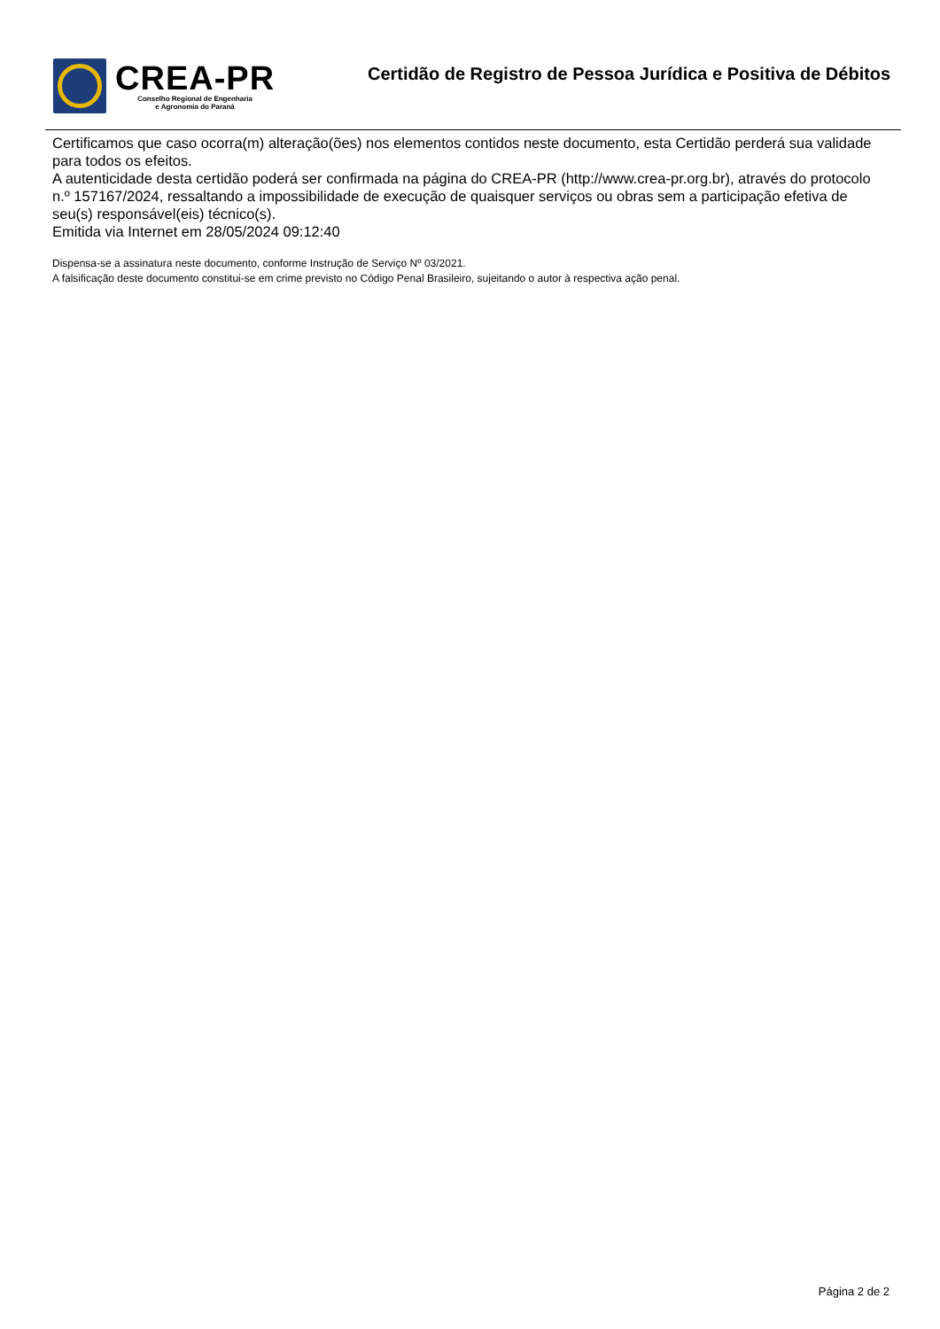CREA-PR
Conselho Regional de Engenharia
e Agronomia do Paraná
Certidão de Registro de Pessoa Jurídica e Positiva de Débitos
Certificamos que caso ocorra(m) alteração(ões) nos elementos contidos neste documento, esta Certidão perderá sua validade para todos os efeitos.
A autenticidade desta certidão poderá ser confirmada na página do CREA-PR (http://www.crea-pr.org.br), através do protocolo n.º 157167/2024, ressaltando a impossibilidade de execução de quaisquer serviços ou obras sem a participação efetiva de seu(s) responsável(eis) técnico(s).
Emitida via Internet em 28/05/2024 09:12:40
Dispensa-se a assinatura neste documento, conforme Instrução de Serviço Nº 03/2021.
A falsificação deste documento constitui-se em crime previsto no Código Penal Brasileiro, sujeitando o autor à respectiva ação penal.
Página 2 de 2